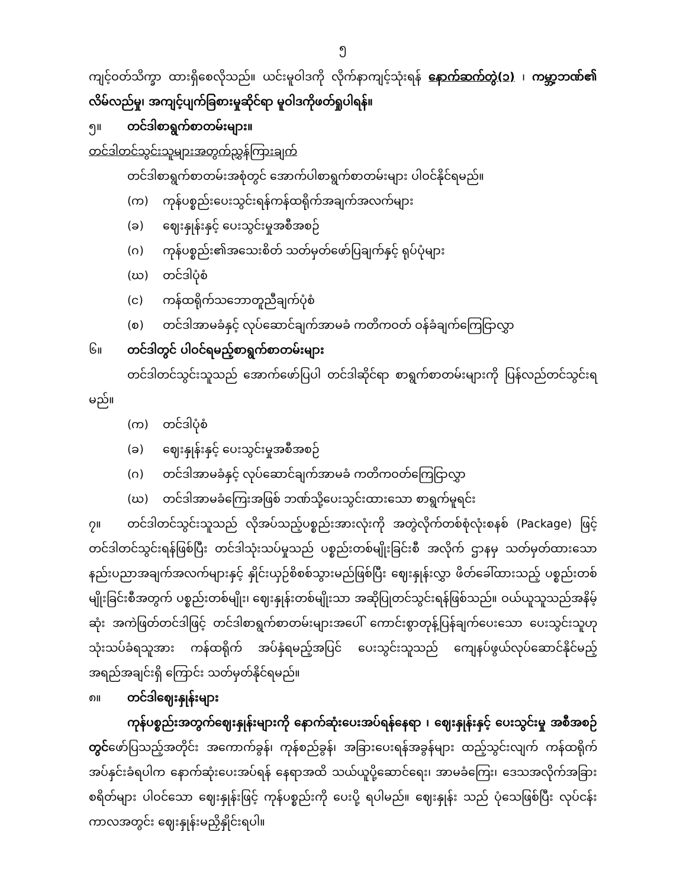၅
ကျင့်ဝတ်သိက္ခာ ထားရှိစေလိုသည်။ ယင်းမူဝါဒကို လိုက်နာကျင့်သုံးရန် နောက်ဆက်တွဲ(၁) ၊ ကမ္ဘာ့ဘဏ်၏ လိမ်လည်မှု၊ အကျင့်ပျက်ခြစားမှုဆိုင်ရာ မူဝါဒကိုဖတ်ရှုပါရန်။
၅။ တင်ဒါစာရွက်စာတမ်းများ။
တင်ဒါတင်သွင်းသူများအတွက်ညွှန်ကြားချက်
တင်ဒါစာရွက်စာတမ်းအစုံတွင် အောက်ပါစာရွက်စာတမ်းများ ပါဝင်နိုင်ရမည်။
(က) ကုန်ပစ္စည်းပေးသွင်းရန်ကန်ထရိုက်အချက်အလက်များ
(ခ) ဈေးနှုန်းနှင့် ပေးသွင်းမှုအစီအစဉ်
(ဂ) ကုန်ပစ္စည်း၏အသေးစိတ် သတ်မှတ်ဖော်ပြချက်နှင့် ရုပ်ပုံများ
(ဃ) တင်ဒါပုံစံ
(င) ကန်ထရိုက်သဘောတူညီချက်ပုံစံ
(စ) တင်ဒါအာမခံနှင့် လုပ်ဆောင်ချက်အာမခံ ကတိကဝတ် ဝန်ခံချက်ကြေငြာလွှာ
၆။ တင်ဒါတွင် ပါဝင်ရမည့်စာရွက်စာတမ်းများ
တင်ဒါတင်သွင်းသူသည် အောက်ဖော်ပြပါ တင်ဒါဆိုင်ရာ စာရွက်စာတမ်းများကို ပြန်လည်တင်သွင်းရမည်။
(က) တင်ဒါပုံစံ
(ခ) ဈေးနှုန်းနှင့် ပေးသွင်းမှုအစီအစဉ်
(ဂ) တင်ဒါအာမခံနှင့် လုပ်ဆောင်ချက်အာမခံ ကတိကဝတ်ကြေငြာလွှာ
(ဃ) တင်ဒါအာမခံကြေးအဖြစ် ဘဏ်သို့ပေးသွင်းထားသော စာရွက်မူရင်း
၇။ တင်ဒါတင်သွင်းသူသည် လိုအပ်သည့်ပစ္စည်းအားလုံးကို အတွဲလိုက်တစ်စုံလုံးစနစ် (Package) ဖြင့် တင်ဒါတင်သွင်းရန်ဖြစ်ပြီး တင်ဒါသုံးသပ်မှုသည် ပစ္စည်းတစ်မျိုးခြင်းစီ အလိုက် ဌာနမှ သတ်မှတ်ထားသော နည်းပညာအချက်အလက်များနှင့် နှိုင်းယှဉ်စိစစ်သွားမည်ဖြစ်ပြီး ဈေးနှုန်းလွှာ ဖိတ်ခေါ်ထားသည့် ပစ္စည်းတစ်မျိုးခြင်းစီအတွက် ပစ္စည်းတစ်မျိုး၊ ဈေးနှုန်းတစ်မျိုးသာ အဆိုပြုတင်သွင်းရန်ဖြစ်သည်။ ဝယ်ယူသူသည်အနိမ့်ဆုံး အကဲဖြတ်တင်ဒါဖြင့် တင်ဒါစာရွက်စာတမ်းများအပေါ် ကောင်းစွာတုန့်ပြန်ချက်ပေးသော ပေးသွင်းသူဟု သုံးသပ်ခံရသူအား ကန်ထရိုက် အပ်နှံရမည့်အပြင် ပေးသွင်းသူသည် ကျေနပ်ဖွယ်လုပ်ဆောင်နိုင်မည့် အရည်အချင်းရှိ ကြောင်း သတ်မှတ်နိုင်ရမည်။
၈။ တင်ဒါဈေးနှုန်းများ
ကုန်ပစ္စည်းအတွက်ဈေးနှုန်းများကို နောက်ဆုံးပေးအပ်ရန်နေရာ ၊ ဈေးနှုန်းနှင့် ပေးသွင်းမှု အစီအစဉ် တွင်ဖော်ပြသည့်အတိုင်း အကောက်ခွန်၊ ကုန်စည်ခွန်၊ အခြားပေးရန်အခွန်များ ထည့်သွင်းလျက် ကန်ထရိုက်အပ်နှင်းခံရပါက နောက်ဆုံးပေးအပ်ရန် နေရာအထိ သယ်ယူပို့ဆောင်ရေး၊ အာမခံကြေး၊ ဒေသအလိုက်အခြားစရိတ်များ ပါဝင်သော ဈေးနှုန်းဖြင့် ကုန်ပစ္စည်းကို ပေးပို့ ရပါမည်။ ဈေးနှုန်း သည် ပုံသေဖြစ်ပြီး လုပ်ငန်းကာလအတွင်း ဈေးနှုန်းမညှိနှိုင်းရပါ။